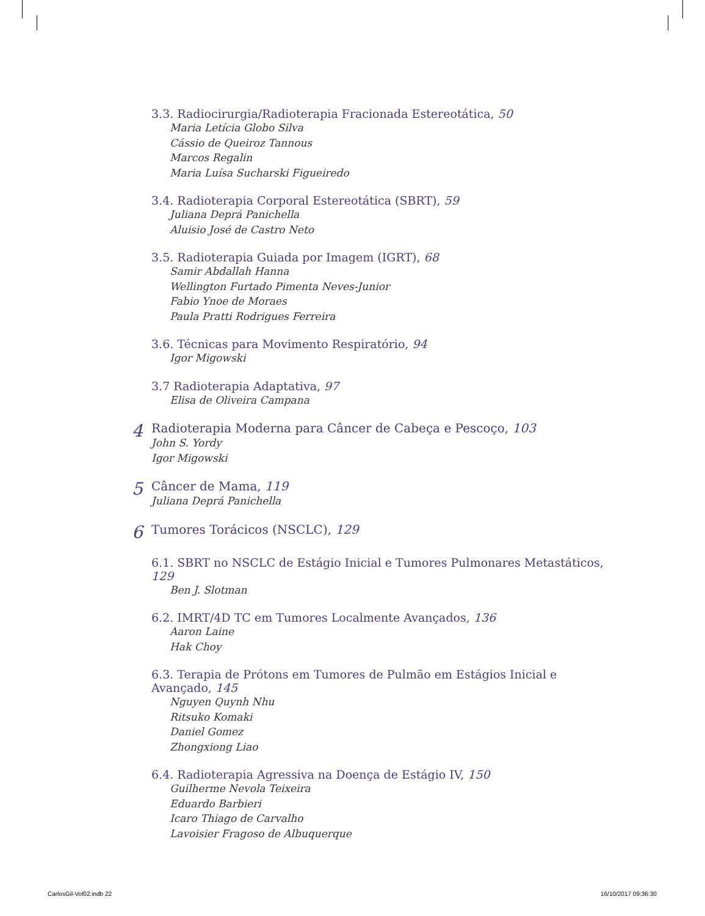3.3. Radiocirurgia/Radioterapia Fracionada Estereotática, 50
Maria Letícia Globo Silva
Cássio de Queiroz Tannous
Marcos Regalin
Maria Luísa Sucharski Figueiredo
3.4. Radioterapia Corporal Estereotática (SBRT), 59
Juliana Deprá Panichella
Aluisio José de Castro Neto
3.5. Radioterapia Guiada por Imagem (IGRT), 68
Samir Abdallah Hanna
Wellington Furtado Pimenta Neves-Junior
Fabio Ynoe de Moraes
Paula Pratti Rodrigues Ferreira
3.6. Técnicas para Movimento Respiratório, 94
Igor Migowski
3.7 Radioterapia Adaptativa, 97
Elisa de Oliveira Campana
4
Radioterapia Moderna para Câncer de Cabeça e Pescoço, 103
John S. Yordy
Igor Migowski
5
Câncer de Mama, 119
Juliana Deprá Panichella
6
Tumores Torácicos (NSCLC), 129
6.1. SBRT no NSCLC de Estágio Inicial e Tumores Pulmonares Metastáticos, 129
Ben J. Slotman
6.2. IMRT/4D TC em Tumores Localmente Avançados, 136
Aaron Laine
Hak Choy
6.3. Terapia de Prótons em Tumores de Pulmão em Estágios Inicial e Avançado, 145
Nguyen Quynh Nhu
Ritsuko Komaki
Daniel Gomez
Zhongxiong Liao
6.4. Radioterapia Agressiva na Doença de Estágio IV, 150
Guilherme Nevola Teixeira
Eduardo Barbieri
Icaro Thiago de Carvalho
Lavoisier Fragoso de Albuquerque
CarlosGil-Vol02.indb 22 16/10/2017 09:36:30